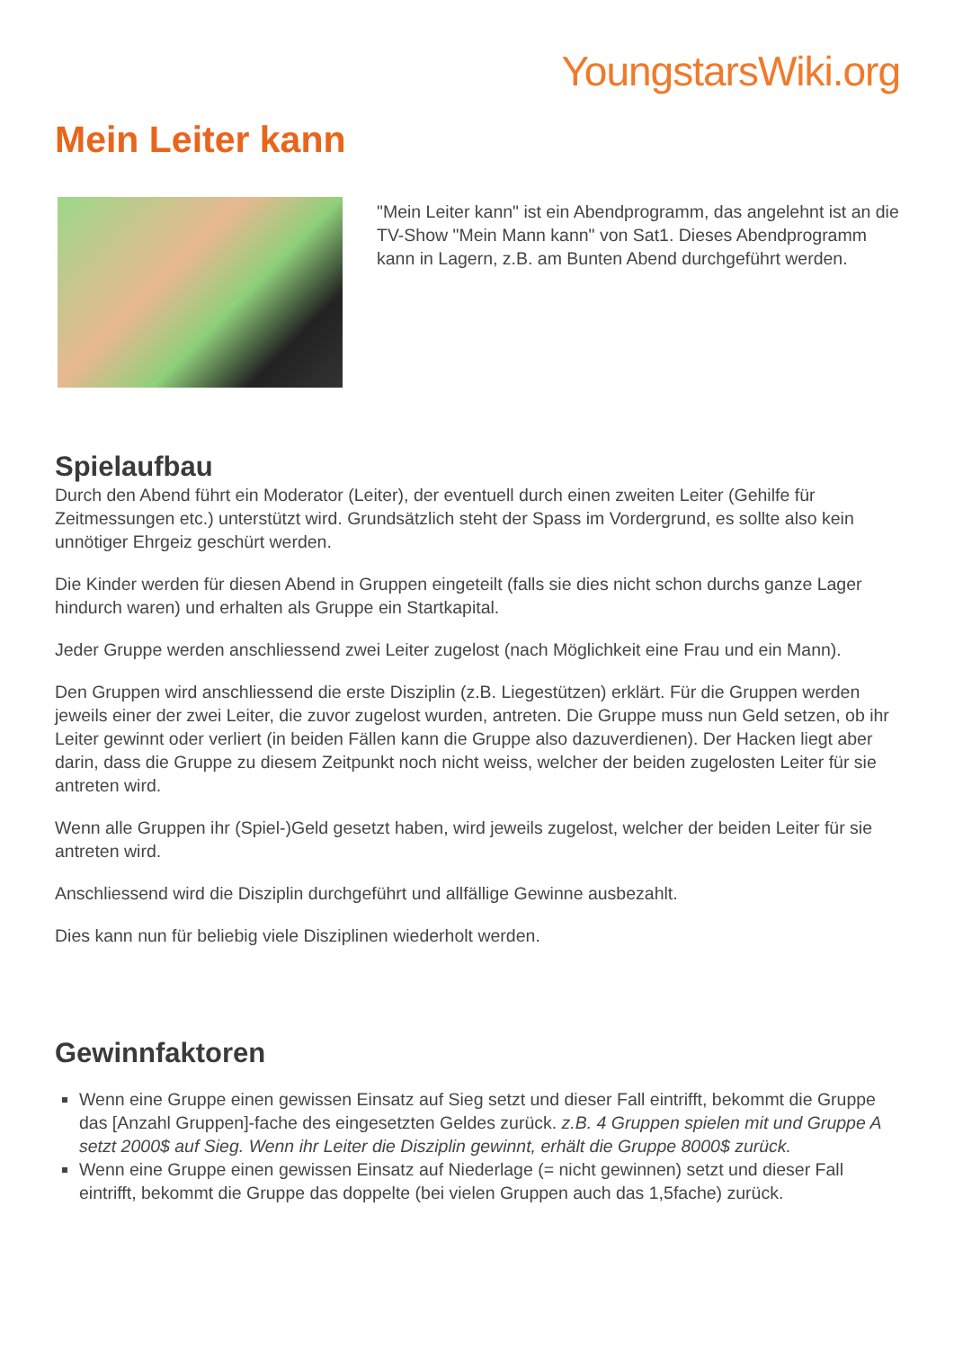YoungstarsWiki.org
Mein Leiter kann
"Mein Leiter kann" ist ein Abendprogramm, das angelehnt ist an die TV-Show "Mein Mann kann" von Sat1. Dieses Abendprogramm kann in Lagern, z.B. am Bunten Abend durchgeführt werden.
Spielaufbau
Durch den Abend führt ein Moderator (Leiter), der eventuell durch einen zweiten Leiter (Gehilfe für Zeitmessungen etc.) unterstützt wird. Grundsätzlich steht der Spass im Vordergrund, es sollte also kein unnötiger Ehrgeiz geschürt werden.
Die Kinder werden für diesen Abend in Gruppen eingeteilt (falls sie dies nicht schon durchs ganze Lager hindurch waren) und erhalten als Gruppe ein Startkapital.
Jeder Gruppe werden anschliessend zwei Leiter zugelost (nach Möglichkeit eine Frau und ein Mann).
Den Gruppen wird anschliessend die erste Disziplin (z.B. Liegestützen) erklärt. Für die Gruppen werden jeweils einer der zwei Leiter, die zuvor zugelost wurden, antreten. Die Gruppe muss nun Geld setzen, ob ihr Leiter gewinnt oder verliert (in beiden Fällen kann die Gruppe also dazuverdienen). Der Hacken liegt aber darin, dass die Gruppe zu diesem Zeitpunkt noch nicht weiss, welcher der beiden zugelosten Leiter für sie antreten wird.
Wenn alle Gruppen ihr (Spiel-)Geld gesetzt haben, wird jeweils zugelost, welcher der beiden Leiter für sie antreten wird.
Anschliessend wird die Disziplin durchgeführt und allfällige Gewinne ausbezahlt.
Dies kann nun für beliebig viele Disziplinen wiederholt werden.
Gewinnfaktoren
Wenn eine Gruppe einen gewissen Einsatz auf Sieg setzt und dieser Fall eintrifft, bekommt die Gruppe das [Anzahl Gruppen]-fache des eingesetzten Geldes zurück. z.B. 4 Gruppen spielen mit und Gruppe A setzt 2000$ auf Sieg. Wenn ihr Leiter die Disziplin gewinnt, erhält die Gruppe 8000$ zurück.
Wenn eine Gruppe einen gewissen Einsatz auf Niederlage (= nicht gewinnen) setzt und dieser Fall eintrifft, bekommt die Gruppe das doppelte (bei vielen Gruppen auch das 1,5fache) zurück.